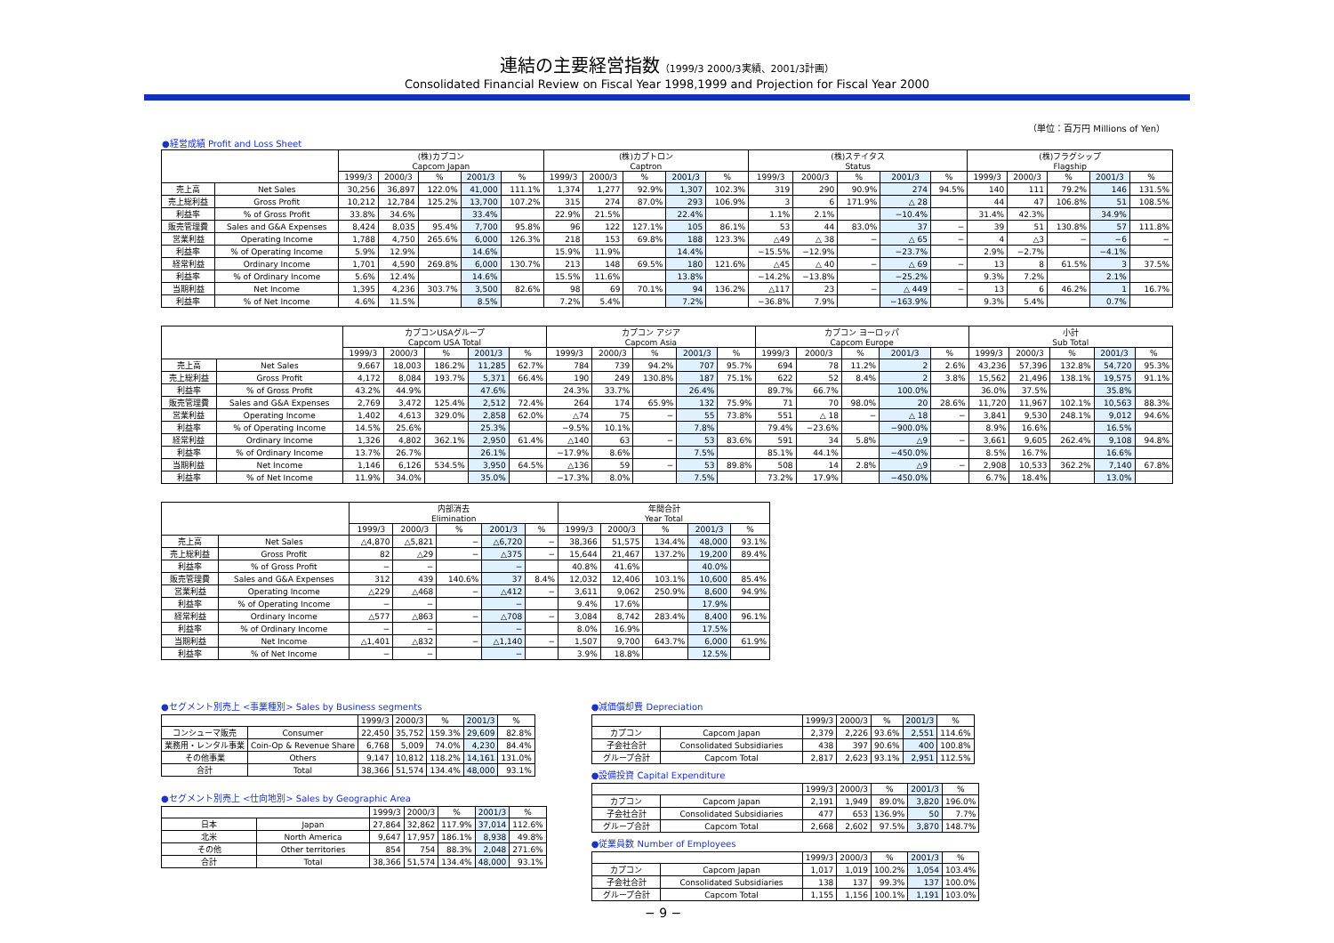連結の主要経営指数（1999/3 2000/3実績、2001/3計画）
Consolidated Financial Review on Fiscal Year 1998,1999 and Projection for Fiscal Year 2000
（単位：百万円 Millions of Yen）
●経営成績 Profit and Loss Sheet
| | | (株)カプコン Capcom Japan | | | | | (株)カプトロン Captron | | | | | (株)ステイタス Status | | | | | (株)フラグシップ Flagship | | | | |
| --- | --- | --- | --- | --- | --- | --- | --- | --- | --- | --- | --- | --- | --- | --- | --- | --- | --- | --- | --- | --- | --- |
| | | 1999/3 | 2000/3 | % | 2001/3 | % | 1999/3 | 2000/3 | % | 2001/3 | % | 1999/3 | 2000/3 | % | 2001/3 | % | 1999/3 | 2000/3 | % | 2001/3 | % |
| 売上高 | Net Sales | 30,256 | 36,897 | 122.0% | 41,000 | 111.1% | 1,374 | 1,277 | 92.9% | 1,307 | 102.3% | 319 | 290 | 90.9% | 274 | 94.5% | 140 | 111 | 79.2% | 146 | 131.5% |
| 売上総利益 | Gross Profit | 10,212 | 12,784 | 125.2% | 13,700 | 107.2% | 315 | 274 | 87.0% | 293 | 106.9% | 3 | 6 | 171.9% | △ 28 | | 44 | 47 | 106.8% | 51 | 108.5% |
| 利益率 | % of Gross Profit | 33.8% | 34.6% | | 33.4% | | 22.9% | 21.5% | | 22.4% | | 1.1% | 2.1% | | −10.4% | | 31.4% | 42.3% | | 34.9% | |
| 販売管理費 | Sales and G&A Expenses | 8,424 | 8,035 | 95.4% | 7,700 | 95.8% | 96 | 122 | 127.1% | 105 | 86.1% | 53 | 44 | 83.0% | 37 | − | 39 | 51 | 130.8% | 57 | 111.8% |
| 営業利益 | Operating Income | 1,788 | 4,750 | 265.6% | 6,000 | 126.3% | 218 | 153 | 69.8% | 188 | 123.3% | △49 | △ 38 | − | △ 65 | − | 4 | △3 | − | −6 | − |
| 利益率 | % of Operating Income | 5.9% | 12.9% | | 14.6% | | 15.9% | 11.9% | | 14.4% | | −15.5% | −12.9% | | −23.7% | | 2.9% | −2.7% | | −4.1% | |
| 経常利益 | Ordinary Income | 1,701 | 4,590 | 269.8% | 6,000 | 130.7% | 213 | 148 | 69.5% | 180 | 121.6% | △45 | △ 40 | − | △ 69 | − | 13 | 8 | 61.5% | 3 | 37.5% |
| 利益率 | % of Ordinary Income | 5.6% | 12.4% | | 14.6% | | 15.5% | 11.6% | | 13.8% | | −14.2% | −13.8% | | −25.2% | | 9.3% | 7.2% | | 2.1% | |
| 当期利益 | Net Income | 1,395 | 4,236 | 303.7% | 3,500 | 82.6% | 98 | 69 | 70.1% | 94 | 136.2% | △117 | 23 | − | △ 449 | − | 13 | 6 | 46.2% | 1 | 16.7% |
| 利益率 | % of Net Income | 4.6% | 11.5% | | 8.5% | | 7.2% | 5.4% | | 7.2% | | −36.8% | 7.9% | | −163.9% | | 9.3% | 5.4% | | 0.7% | |
| | | カプコンUSAグループ Capcom USA Total | | | | | カプコン アジア Capcom Asia | | | | | カプコン ヨーロッパ Capcom Europe | | | | | 小計 Sub Total | | | | |
| --- | --- | --- | --- | --- | --- | --- | --- | --- | --- | --- | --- | --- | --- | --- | --- | --- | --- | --- | --- | --- | --- |
| | | 1999/3 | 2000/3 | % | 2001/3 | % | 1999/3 | 2000/3 | % | 2001/3 | % | 1999/3 | 2000/3 | % | 2001/3 | % | 1999/3 | 2000/3 | % | 2001/3 | % |
| 売上高 | Net Sales | 9,667 | 18,003 | 186.2% | 11,285 | 62.7% | 784 | 739 | 94.2% | 707 | 95.7% | 694 | 78 | 11.2% | 2 | 2.6% | 43,236 | 57,396 | 132.8% | 54,720 | 95.3% |
| 売上総利益 | Gross Profit | 4,172 | 8,084 | 193.7% | 5,371 | 66.4% | 190 | 249 | 130.8% | 187 | 75.1% | 622 | 52 | 8.4% | 2 | 3.8% | 15,562 | 21,496 | 138.1% | 19,575 | 91.1% |
| 利益率 | % of Gross Profit | 43.2% | 44.9% | | 47.6% | | 24.3% | 33.7% | | 26.4% | | 89.7% | 66.7% | | 100.0% | | 36.0% | 37.5% | | 35.8% | |
| 販売管理費 | Sales and G&A Expenses | 2,769 | 3,472 | 125.4% | 2,512 | 72.4% | 264 | 174 | 65.9% | 132 | 75.9% | 71 | 70 | 98.0% | 20 | 28.6% | 11,720 | 11,967 | 102.1% | 10,563 | 88.3% |
| 営業利益 | Operating Income | 1,402 | 4,613 | 329.0% | 2,858 | 62.0% | △74 | 75 | − | 55 | 73.8% | 551 | △ 18 | − | △ 18 | − | 3,841 | 9,530 | 248.1% | 9,012 | 94.6% |
| 利益率 | % of Operating Income | 14.5% | 25.6% | | 25.3% | | −9.5% | 10.1% | | 7.8% | | 79.4% | −23.6% | | −900.0% | | 8.9% | 16.6% | | 16.5% | |
| 経常利益 | Ordinary Income | 1,326 | 4,802 | 362.1% | 2,950 | 61.4% | △140 | 63 | − | 53 | 83.6% | 591 | 34 | 5.8% | △9 | − | 3,661 | 9,605 | 262.4% | 9,108 | 94.8% |
| 利益率 | % of Ordinary Income | 13.7% | 26.7% | | 26.1% | | −17.9% | 8.6% | | 7.5% | | 85.1% | 44.1% | | −450.0% | | 8.5% | 16.7% | | 16.6% | |
| 当期利益 | Net Income | 1,146 | 6,126 | 534.5% | 3,950 | 64.5% | △136 | 59 | − | 53 | 89.8% | 508 | 14 | 2.8% | △9 | − | 2,908 | 10,533 | 362.2% | 7,140 | 67.8% |
| 利益率 | % of Net Income | 11.9% | 34.0% | | 35.0% | | −17.3% | 8.0% | | 7.5% | | 73.2% | 17.9% | | −450.0% | | 6.7% | 18.4% | | 13.0% | |
| | | 内部消去 Elimination | | | | | 年間合計 Year Total | | | | |
| --- | --- | --- | --- | --- | --- | --- | --- | --- | --- | --- | --- |
| | | 1999/3 | 2000/3 | % | 2001/3 | % | 1999/3 | 2000/3 | % | 2001/3 | % |
| 売上高 | Net Sales | △4,870 | △5,821 | − | △6,720 | − | 38,366 | 51,575 | 134.4% | 48,000 | 93.1% |
| 売上総利益 | Gross Profit | 82 | △29 | − | △375 | − | 15,644 | 21,467 | 137.2% | 19,200 | 89.4% |
| 利益率 | % of Gross Profit | − | − | | − | | 40.8% | 41.6% | | 40.0% | |
| 販売管理費 | Sales and G&A Expenses | 312 | 439 | 140.6% | 37 | 8.4% | 12,032 | 12,406 | 103.1% | 10,600 | 85.4% |
| 営業利益 | Operating Income | △229 | △468 | − | △412 | − | 3,611 | 9,062 | 250.9% | 8,600 | 94.9% |
| 利益率 | % of Operating Income | − | − | | − | | 9.4% | 17.6% | | 17.9% | |
| 経常利益 | Ordinary Income | △577 | △863 | − | △708 | − | 3,084 | 8,742 | 283.4% | 8,400 | 96.1% |
| 利益率 | % of Ordinary Income | − | − | | − | | 8.0% | 16.9% | | 17.5% | |
| 当期利益 | Net Income | △1,401 | △832 | − | △1,140 | − | 1,507 | 9,700 | 643.7% | 6,000 | 61.9% |
| 利益率 | % of Net Income | − | − | | − | | 3.9% | 18.8% | | 12.5% | |
●セグメント別売上 <事業種別> Sales by Business segments
| | | 1999/3 | 2000/3 | % | 2001/3 | % |
| --- | --- | --- | --- | --- | --- | --- |
| コンシューマ販売 | Consumer | 22,450 | 35,752 | 159.3% | 29,609 | 82.8% |
| 業務用・レンタル事業 | Coin-Op & Revenue Share | 6,768 | 5,009 | 74.0% | 4,230 | 84.4% |
| その他事業 | Others | 9,147 | 10,812 | 118.2% | 14,161 | 131.0% |
| 合計 | Total | 38,366 | 51,574 | 134.4% | 48,000 | 93.1% |
●セグメント別売上 <仕向地別> Sales by Geographic Area
| | | 1999/3 | 2000/3 | % | 2001/3 | % |
| --- | --- | --- | --- | --- | --- | --- |
| 日本 | Japan | 27,864 | 32,862 | 117.9% | 37,014 | 112.6% |
| 北米 | North America | 9,647 | 17,957 | 186.1% | 8,938 | 49.8% |
| その他 | Other territories | 854 | 754 | 88.3% | 2,048 | 271.6% |
| 合計 | Total | 38,366 | 51,574 | 134.4% | 48,000 | 93.1% |
●減価償却費 Depreciation
| | | 1999/3 | 2000/3 | % | 2001/3 | % |
| --- | --- | --- | --- | --- | --- | --- |
| カプコン | Capcom Japan | 2,379 | 2,226 | 93.6% | 2,551 | 114.6% |
| 子会社合計 | Consolidated Subsidiaries | 438 | 397 | 90.6% | 400 | 100.8% |
| グループ合計 | Capcom Total | 2,817 | 2,623 | 93.1% | 2,951 | 112.5% |
●設備投資 Capital Expenditure
| | | 1999/3 | 2000/3 | % | 2001/3 | % |
| --- | --- | --- | --- | --- | --- | --- |
| カプコン | Capcom Japan | 2,191 | 1,949 | 89.0% | 3,820 | 196.0% |
| 子会社合計 | Consolidated Subsidiaries | 477 | 653 | 136.9% | 50 | 7.7% |
| グループ合計 | Capcom Total | 2,668 | 2,602 | 97.5% | 3,870 | 148.7% |
●従業員数 Number of Employees
| | | 1999/3 | 2000/3 | % | 2001/3 | % |
| --- | --- | --- | --- | --- | --- | --- |
| カプコン | Capcom Japan | 1,017 | 1,019 | 100.2% | 1,054 | 103.4% |
| 子会社合計 | Consolidated Subsidiaries | 138 | 137 | 99.3% | 137 | 100.0% |
| グループ合計 | Capcom Total | 1,155 | 1,156 | 100.1% | 1,191 | 103.0% |
− 9 −